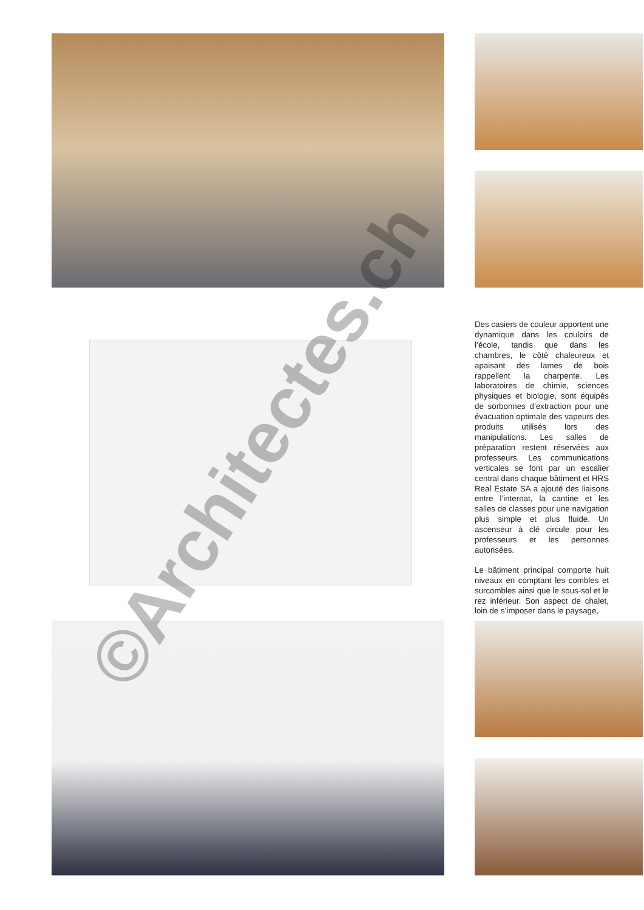Des casiers de couleur apportent une dynamique dans les couloirs de l’école, tandis que dans les chambres, le côté chaleureux et apaisant des lames de bois rappellent la charpente. Les laboratoires de chimie, sciences physiques et biologie, sont équipés de sorbonnes d’extraction pour une évacuation optimale des vapeurs des produits utilisés lors des manipulations. Les salles de préparation restent réservées aux professeurs. Les communications verticales se font par un escalier central dans chaque bâtiment et HRS Real Estate SA a ajouté des liaisons entre l’internat, la cantine et les salles de classes pour une navigation plus simple et plus fluide. Un ascenseur à clé circule pour les professeurs et les personnes autorisées.
Le bâtiment principal comporte huit niveaux en comptant les combles et surcombles ainsi que le sous-sol et le rez inférieur. Son aspect de chalet, loin de s’imposer dans le paysage,
©Architectes.ch